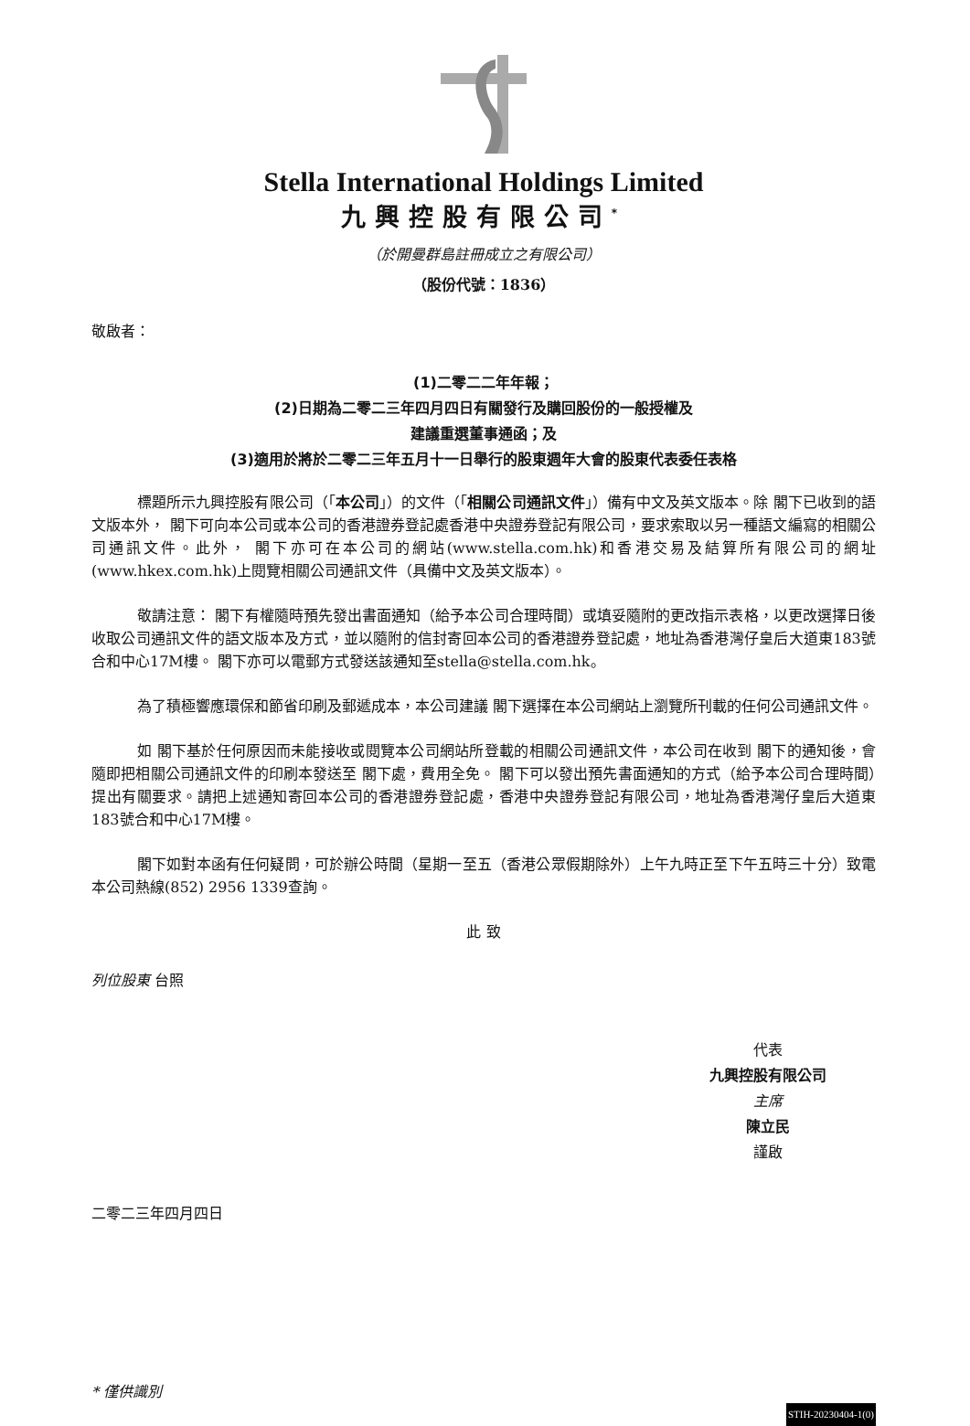Stella International Holdings Limited
九興控股有限公司<sup>*</sup>
（於開曼群島註冊成立之有限公司）
（股份代號：1836）
敬啟者：
(1)二零二二年年報；
(2)日期為二零二三年四月四日有關發行及購回股份的一般授權及
建議重選董事通函；及
(3)適用於將於二零二三年五月十一日舉行的股東週年大會的股東代表委任表格
標題所示九興控股有限公司（「本公司」）的文件（「相關公司通訊文件」）備有中文及英文版本。除 閣下已收到的語文版本外， 閣下可向本公司或本公司的香港證券登記處香港中央證券登記有限公司，要求索取以另一種語文編寫的相關公司通訊文件。此外， 閣下亦可在本公司的網站(www.stella.com.hk)和香港交易及結算所有限公司的網址(www.hkex.com.hk)上閱覽相關公司通訊文件（具備中文及英文版本）。
敬請注意： 閣下有權隨時預先發出書面通知（給予本公司合理時間）或填妥隨附的更改指示表格，以更改選擇日後收取公司通訊文件的語文版本及方式，並以隨附的信封寄回本公司的香港證券登記處，地址為香港灣仔皇后大道東183號合和中心17M樓。 閣下亦可以電郵方式發送該通知至stella@stella.com.hk。
為了積極響應環保和節省印刷及郵遞成本，本公司建議 閣下選擇在本公司網站上瀏覽所刊載的任何公司通訊文件。
如 閣下基於任何原因而未能接收或閱覽本公司網站所登載的相關公司通訊文件，本公司在收到 閣下的通知後，會隨即把相關公司通訊文件的印刷本發送至 閣下處，費用全免。 閣下可以發出預先書面通知的方式（給予本公司合理時間）提出有關要求。請把上述通知寄回本公司的香港證券登記處，香港中央證券登記有限公司，地址為香港灣仔皇后大道東183號合和中心17M樓。
閣下如對本函有任何疑問，可於辦公時間（星期一至五（香港公眾假期除外）上午九時正至下午五時三十分）致電本公司熱線(852) 2956 1339查詢。
此 致
列位股東 台照
代表
九興控股有限公司
主席
陳立民
謹啟
二零二三年四月四日
* 僅供識別
STIH-20230404-1(0)